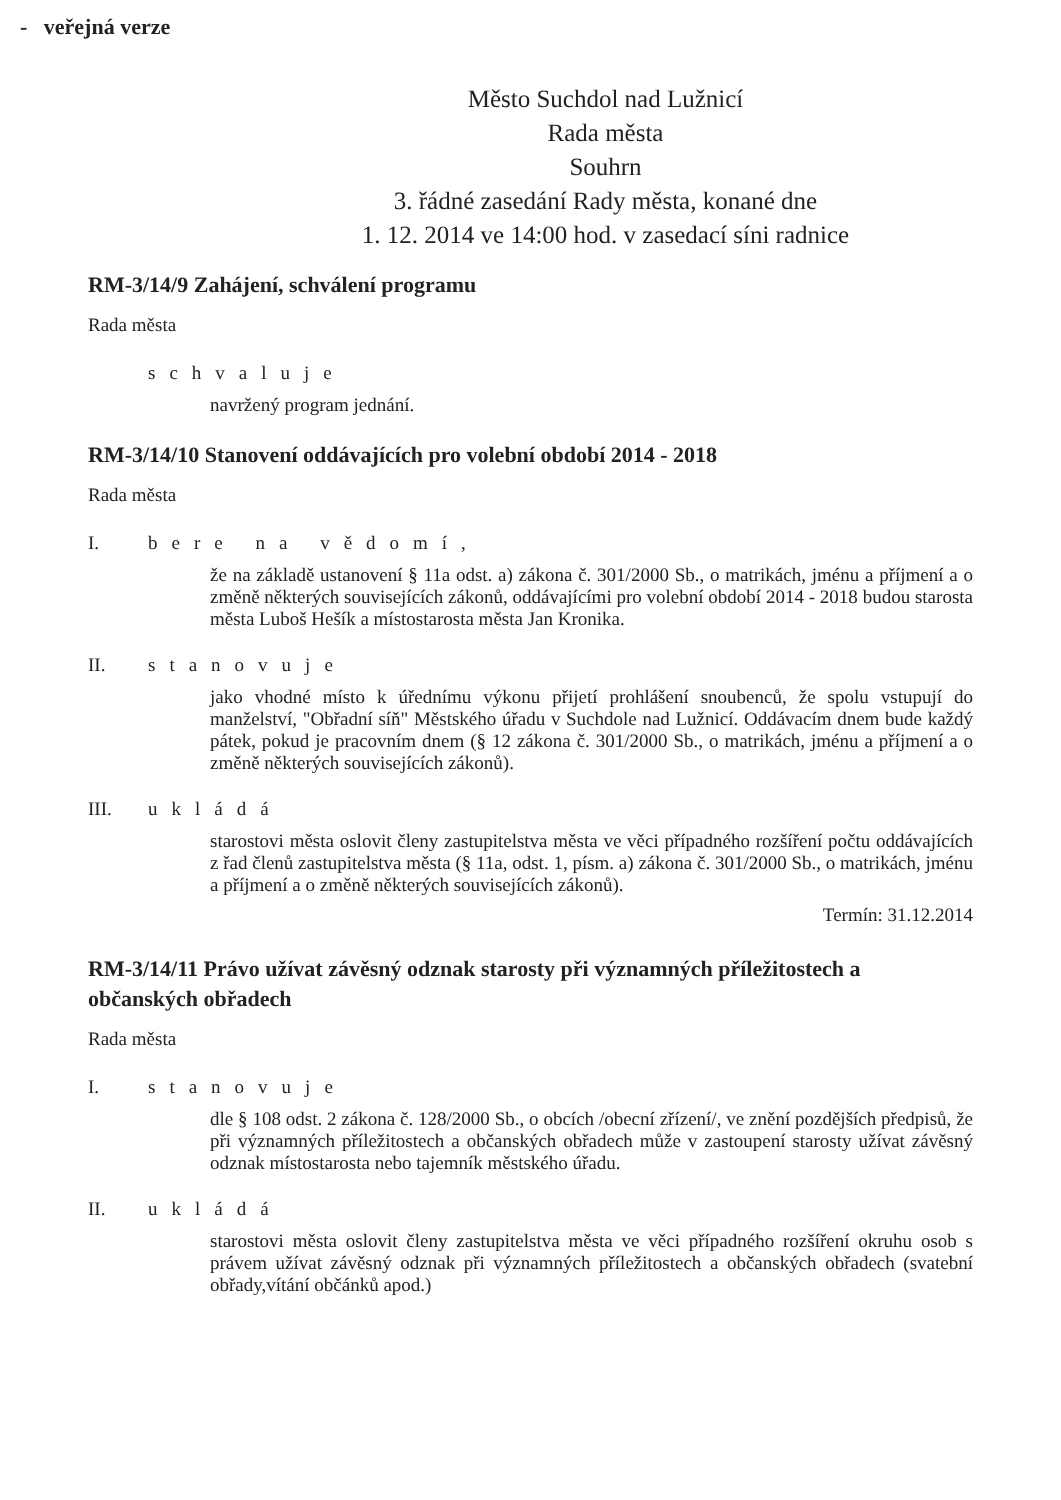- veřejná verze
Město Suchdol nad Lužnicí
Rada města
Souhrn
3. řádné zasedání Rady města, konané dne
1. 12. 2014 ve 14:00 hod. v zasedací síni radnice
RM-3/14/9 Zahájení, schválení programu
Rada města
schvaluje
navržený program jednání.
RM-3/14/10 Stanovení oddávajících pro volební období 2014 - 2018
Rada města
I. bere na vědomí,
že na základě ustanovení § 11a odst. a) zákona č. 301/2000 Sb., o matrikách, jménu a příjmení a o změně některých souvisejících zákonů, oddávajícími pro volební období 2014 - 2018 budou starosta města Luboš Hešík a místostarosta města Jan Kronika.
II. stanovuje
jako vhodné místo k úřednímu výkonu přijetí prohlášení snoubenců, že spolu vstupují do manželství, "Obřadní síň" Městského úřadu v Suchdole nad Lužnicí. Oddávacím dnem bude každý pátek, pokud je pracovním dnem (§ 12 zákona č. 301/2000 Sb., o matrikách, jménu a příjmení a o změně některých souvisejících zákonů).
III. ukládá
starostovi města oslovit členy zastupitelstva města ve věci případného rozšíření počtu oddávajících z řad členů zastupitelstva města (§ 11a, odst. 1, písm. a) zákona č. 301/2000 Sb., o matrikách, jménu a příjmení a o změně některých souvisejících zákonů).
Termín: 31.12.2014
RM-3/14/11 Právo užívat závěsný odznak starosty při významných příležitostech a občanských obřadech
Rada města
I. stanovuje
dle § 108 odst. 2 zákona č. 128/2000 Sb., o obcích /obecní zřízení/, ve znění pozdějších předpisů, že při významných příležitostech a občanských obřadech může v zastoupení starosty užívat závěsný odznak místostarosta nebo tajemník městského úřadu.
II. ukládá
starostovi města oslovit členy zastupitelstva města ve věci případného rozšíření okruhu osob s právem užívat závěsný odznak při významných příležitostech a občanských obřadech (svatební obřady,vítání občánků apod.)